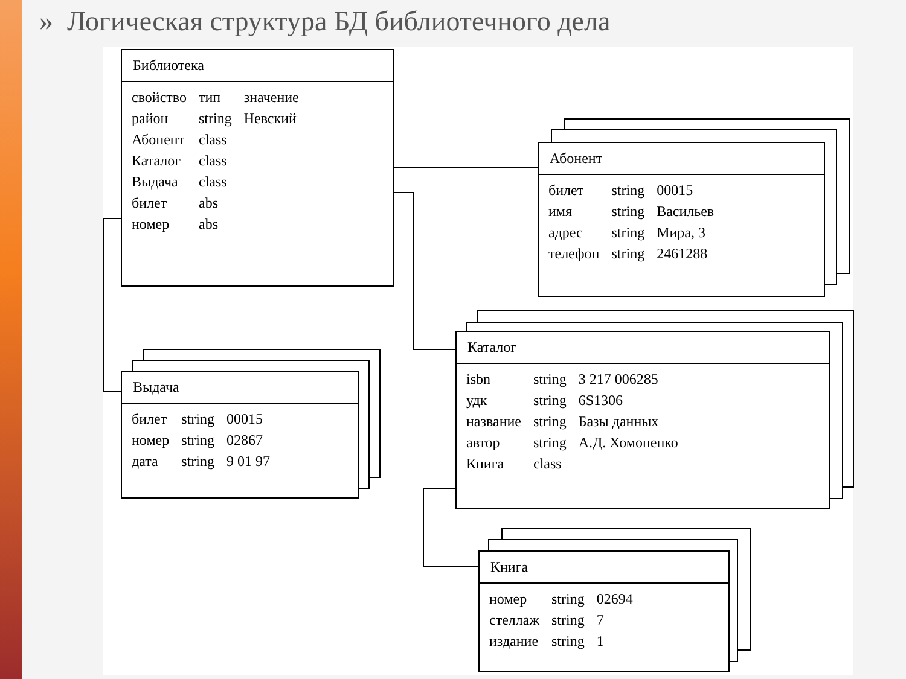» Логическая структура БД библиотечного дела
Библиотека
| свойство | тип | значение |
| --- | --- | --- |
| район | string | Невский |
| Абонент | class | |
| Каталог | class | |
| Выдача | class | |
| билет | abs | |
| номер | abs | |
Абонент
| билет | string | 00015 |
| имя | string | Васильев |
| адрес | string | Мира, 3 |
| телефон | string | 2461288 |
Каталог
| isbn | string | 3 217 006285 |
| удк | string | 6S1306 |
| название | string | Базы данных |
| автор | string | А.Д. Хомоненко |
| Книга | class | |
Выдача
| билет | string | 00015 |
| номер | string | 02867 |
| дата | string | 9 01 97 |
Книга
| номер | string | 02694 |
| стеллаж | string | 7 |
| издание | string | 1 |